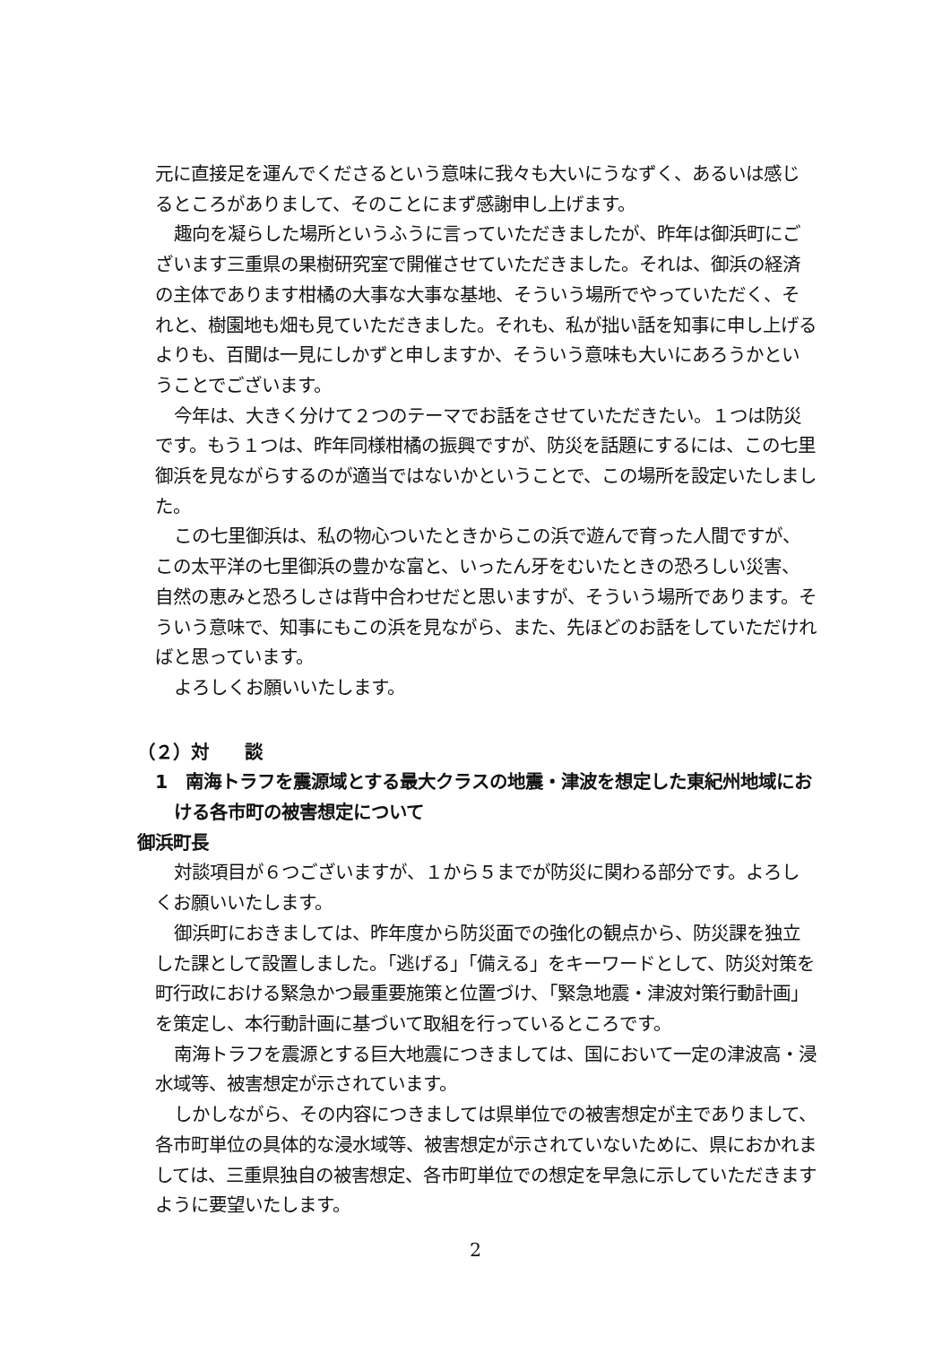元に直接足を運んでくださるという意味に我々も大いにうなずく、あるいは感じるところがありまして、そのことにまず感謝申し上げます。
趣向を凝らした場所というふうに言っていただきましたが、昨年は御浜町にございます三重県の果樹研究室で開催させていただきました。それは、御浜の経済の主体であります柑橘の大事な大事な基地、そういう場所でやっていただく、それと、樹園地も畑も見ていただきました。それも、私が拙い話を知事に申し上げるよりも、百聞は一見にしかずと申しますか、そういう意味も大いにあろうかということでございます。
今年は、大きく分けて２つのテーマでお話をさせていただきたい。１つは防災です。もう１つは、昨年同様柑橘の振興ですが、防災を話題にするには、この七里御浜を見ながらするのが適当ではないかということで、この場所を設定いたしました。
この七里御浜は、私の物心ついたときからこの浜で遊んで育った人間ですが、この太平洋の七里御浜の豊かな富と、いったん牙をむいたときの恐ろしい災害、自然の恵みと恐ろしさは背中合わせだと思いますが、そういう場所であります。そういう意味で、知事にもこの浜を見ながら、また、先ほどのお話をしていただければと思っています。
よろしくお願いいたします。
（２）対　　談
1　南海トラフを震源域とする最大クラスの地震・津波を想定した東紀州地域における各市町の被害想定について
御浜町長
対談項目が６つございますが、１から５までが防災に関わる部分です。よろしくお願いいたします。
御浜町におきましては、昨年度から防災面での強化の観点から、防災課を独立した課として設置しました。「逃げる」「備える」をキーワードとして、防災対策を町行政における緊急かつ最重要施策と位置づけ、「緊急地震・津波対策行動計画」を策定し、本行動計画に基づいて取組を行っているところです。
南海トラフを震源とする巨大地震につきましては、国において一定の津波高・浸水域等、被害想定が示されています。
しかしながら、その内容につきましては県単位での被害想定が主でありまして、各市町単位の具体的な浸水域等、被害想定が示されていないために、県におかれましては、三重県独自の被害想定、各市町単位での想定を早急に示していただきますように要望いたします。
2